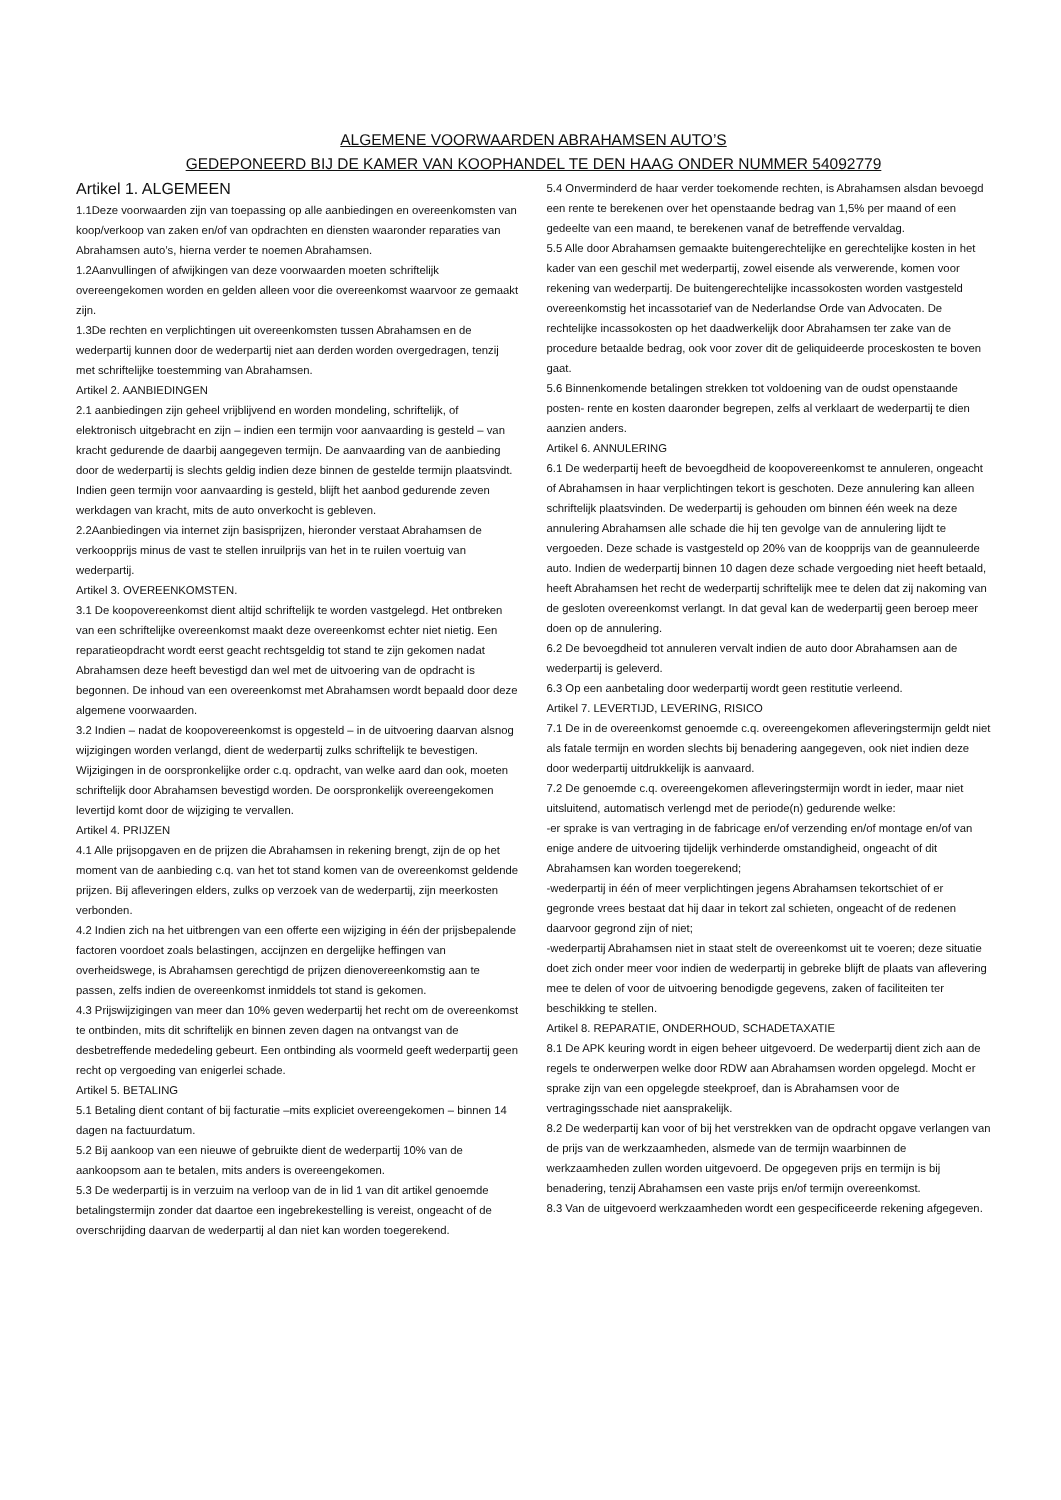ALGEMENE VOORWAARDEN ABRAHAMSEN AUTO’S
GEDEPONEERD BIJ DE KAMER VAN KOOPHANDEL TE DEN HAAG ONDER NUMMER 54092779
Artikel 1. ALGEMEEN
1.1Deze voorwaarden zijn van toepassing op alle aanbiedingen en overeenkomsten van koop/verkoop van zaken en/of van opdrachten en diensten waaronder reparaties van Abrahamsen auto’s, hierna verder te noemen Abrahamsen.
1.2Aanvullingen of afwijkingen van deze voorwaarden moeten schriftelijk overeengekomen worden en gelden alleen voor die overeenkomst waarvoor ze gemaakt zijn.
1.3De rechten en verplichtingen uit overeenkomsten tussen Abrahamsen en de wederpartij kunnen door de wederpartij niet aan derden worden overgedragen, tenzij met schriftelijke toestemming van Abrahamsen.
Artikel 2. AANBIEDINGEN
2.1 aanbiedingen zijn geheel vrijblijvend en worden mondeling, schriftelijk, of elektronisch uitgebracht en zijn – indien een termijn voor aanvaarding is gesteld – van kracht gedurende de daarbij aangegeven termijn. De aanvaarding van de aanbieding door de wederpartij is slechts geldig indien deze binnen de gestelde termijn plaatsvindt. Indien geen termijn voor aanvaarding is gesteld, blijft het aanbod gedurende zeven werkdagen van kracht, mits de auto onverkocht is gebleven.
2.2Aanbiedingen via internet zijn basisprijzen, hieronder verstaat Abrahamsen de verkoopprijs minus de vast te stellen inruilprijs van het in te ruilen voertuig van wederpartij.
Artikel 3. OVEREENKOMSTEN.
3.1 De koopovereenkomst dient altijd schriftelijk te worden vastgelegd. Het ontbreken van een schriftelijke overeenkomst maakt deze overeenkomst echter niet nietig. Een reparatieopdracht wordt eerst geacht rechtsgeldig tot stand te zijn gekomen nadat Abrahamsen deze heeft bevestigd dan wel met de uitvoering van de opdracht is begonnen. De inhoud van een overeenkomst met Abrahamsen wordt bepaald door deze algemene voorwaarden.
3.2 Indien – nadat de koopovereenkomst is opgesteld – in de uitvoering daarvan alsnog wijzigingen worden verlangd, dient de wederpartij zulks schriftelijk te bevestigen. Wijzigingen in de oorspronkelijke order c.q. opdracht, van welke aard dan ook, moeten schriftelijk door Abrahamsen bevestigd worden. De oorspronkelijk overeengekomen levertijd komt door de wijziging te vervallen.
Artikel 4. PRIJZEN
4.1 Alle prijsopgaven en de prijzen die Abrahamsen in rekening brengt, zijn de op het moment van de aanbieding c.q. van het tot stand komen van de overeenkomst geldende prijzen. Bij afleveringen elders, zulks op verzoek van de wederpartij, zijn meerkosten verbonden.
4.2 Indien zich na het uitbrengen van een offerte een wijziging in één der prijsbepalende factoren voordoet zoals belastingen, accijnzen en dergelijke heffingen van overheidswege, is Abrahamsen gerechtigd de prijzen dienovereenkomstig aan te passen, zelfs indien de overeenkomst inmiddels tot stand is gekomen.
4.3 Prijswijzigingen van meer dan 10% geven wederpartij het recht om de overeenkomst te ontbinden, mits dit schriftelijk en binnen zeven dagen na ontvangst van de desbetreffende mededeling gebeurt. Een ontbinding als voormeld geeft wederpartij geen recht op vergoeding van enigerlei schade.
Artikel 5. BETALING
5.1 Betaling dient contant of bij facturatie –mits expliciet overeengekomen – binnen 14 dagen na factuurdatum.
5.2 Bij aankoop van een nieuwe of gebruikte dient de wederpartij 10% van de aankoopsom aan te betalen, mits anders is overeengekomen.
5.3 De wederpartij is in verzuim na verloop van de in lid 1 van dit artikel genoemde betalingstermijn zonder dat daartoe een ingebrekestelling is vereist, ongeacht of de overschrijding daarvan de wederpartij al dan niet kan worden toegerekend.
5.4 Onverminderd de haar verder toekomende rechten, is Abrahamsen alsdan bevoegd een rente te berekenen over het openstaande bedrag van 1,5% per maand of een gedeelte van een maand, te berekenen vanaf de betreffende vervaldag.
5.5 Alle door Abrahamsen gemaakte buitengerechtelijke en gerechtelijke kosten in het kader van een geschil met wederpartij, zowel eisende als verwerende, komen voor rekening van wederpartij. De buitengerechtelijke incassokosten worden vastgesteld overeenkomstig het incassotarief van de Nederlandse Orde van Advocaten. De rechtelijke incassokosten op het daadwerkelijk door Abrahamsen ter zake van de procedure betaalde bedrag, ook voor zover dit de geliquideerde proceskosten te boven gaat.
5.6 Binnenkomende betalingen strekken tot voldoening van de oudst openstaande posten- rente en kosten daaronder begrepen, zelfs al verklaart de wederpartij te dien aanzien anders.
Artikel 6. ANNULERING
6.1 De wederpartij heeft de bevoegdheid de koopovereenkomst te annuleren, ongeacht of Abrahamsen in haar verplichtingen tekort is geschoten. Deze annulering kan alleen schriftelijk plaatsvinden. De wederpartij is gehouden om binnen één week na deze annulering Abrahamsen alle schade die hij ten gevolge van de annulering lijdt te vergoeden. Deze schade is vastgesteld op 20% van de koopprijs van de geannuleerde auto. Indien de wederpartij binnen 10 dagen deze schade vergoeding niet heeft betaald, heeft Abrahamsen het recht de wederpartij schriftelijk mee te delen dat zij nakoming van de gesloten overeenkomst verlangt. In dat geval kan de wederpartij geen beroep meer doen op de annulering.
6.2 De bevoegdheid tot annuleren vervalt indien de auto door Abrahamsen aan de wederpartij is geleverd.
6.3 Op een aanbetaling door wederpartij wordt geen restitutie verleend.
Artikel 7. LEVERTIJD, LEVERING, RISICO
7.1 De in de overeenkomst genoemde c.q. overeengekomen afleveringstermijn geldt niet als fatale termijn en worden slechts bij benadering aangegeven, ook niet indien deze door wederpartij uitdrukkelijk is aanvaard.
7.2 De genoemde c.q. overeengekomen afleveringstermijn wordt in ieder, maar niet uitsluitend, automatisch verlengd met de periode(n) gedurende welke:
-er sprake is van vertraging in de fabricage en/of verzending en/of montage en/of van enige andere de uitvoering tijdelijk verhinderde omstandigheid, ongeacht of dit Abrahamsen kan worden toegerekend;
-wederpartij in één of meer verplichtingen jegens Abrahamsen tekortschiet of er gegronde vrees bestaat dat hij daar in tekort zal schieten, ongeacht of de redenen daarvoor gegrond zijn of niet;
-wederpartij Abrahamsen niet in staat stelt de overeenkomst uit te voeren; deze situatie doet zich onder meer voor indien de wederpartij in gebreke blijft de plaats van aflevering mee te delen of voor de uitvoering benodigde gegevens, zaken of faciliteiten ter beschikking te stellen.
Artikel 8. REPARATIE, ONDERHOUD, SCHADETAXATIE
8.1 De APK keuring wordt in eigen beheer uitgevoerd. De wederpartij dient zich aan de regels te onderwerpen welke door RDW aan Abrahamsen worden opgelegd. Mocht er sprake zijn van een opgelegde steekproef, dan is Abrahamsen voor de vertragingsschade niet aansprakelijk.
8.2 De wederpartij kan voor of bij het verstrekken van de opdracht opgave verlangen van de prijs van de werkzaamheden, alsmede van de termijn waarbinnen de werkzaamheden zullen worden uitgevoerd. De opgegeven prijs en termijn is bij benadering, tenzij Abrahamsen een vaste prijs en/of termijn overeenkomst.
8.3 Van de uitgevoerd werkzaamheden wordt een gespecificeerde rekening afgegeven.